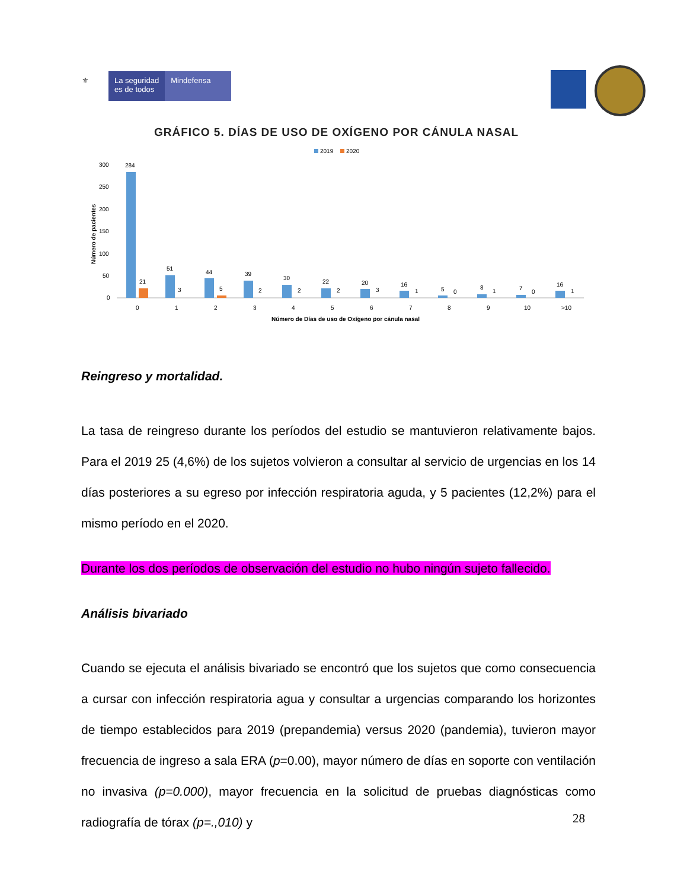⚜ La seguridad
es de todos
Mindefensa
GRÁFICO 5. DÍAS DE USO DE OXÍGENO POR CÁNULA NASAL
2019
2020
Número de pacientes
300
250
200
150
100
50
0
284
21
51
3
44
5
39
2
30
2
22
2
20
3
16
1
5
0
8
1
7
0
16
1
0
1
2
3
4
5
6
7
8
9
10
>10
Número de Días de uso de Oxígeno por cánula nasal
Reingreso y mortalidad.
La tasa de reingreso durante los períodos del estudio se mantuvieron relativamente bajos. Para el 2019 25 (4,6%) de los sujetos volvieron a consultar al servicio de urgencias en los 14 días posteriores a su egreso por infección respiratoria aguda, y 5 pacientes (12,2%) para el mismo período en el 2020.
Durante los dos períodos de observación del estudio no hubo ningún sujeto fallecido.
Análisis bivariado
Cuando se ejecuta el análisis bivariado se encontró que los sujetos que como consecuencia a cursar con infección respiratoria agua y consultar a urgencias comparando los horizontes de tiempo establecidos para 2019 (prepandemia) versus 2020 (pandemia), tuvieron mayor frecuencia de ingreso a sala ERA (p=0.00), mayor número de días en soporte con ventilación no invasiva (p=0.000), mayor frecuencia en la solicitud de pruebas diagnósticas como radiografía de tórax (p=.,010) y
28